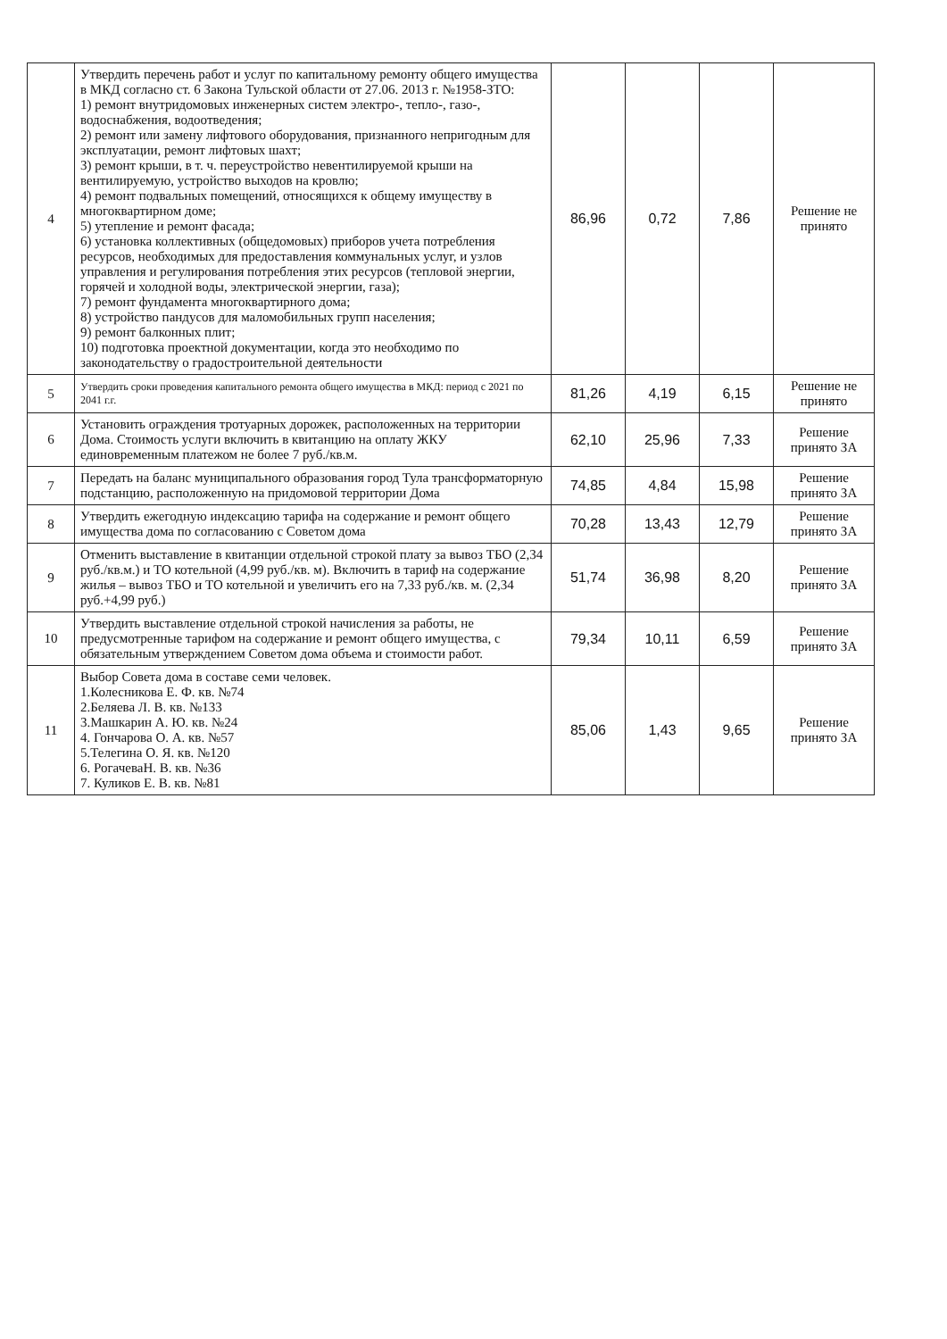| 4 | Утвердить перечень работ и услуг по капитальному ремонту общего имущества в МКД согласно ст. 6 Закона Тульской области от 27.06. 2013 г. №1958-ЗТО: 1) ремонт внутридомовых инженерных систем электро-, тепло-, газо-, водоснабжения, водоотведения; 2) ремонт или замену лифтового оборудования, признанного непригодным для эксплуатации, ремонт лифтовых шахт; 3) ремонт крыши, в т. ч. переустройство невентилируемой крыши на вентилируемую, устройство выходов на кровлю; 4) ремонт подвальных помещений, относящихся к общему имуществу в многоквартирном доме; 5) утепление и ремонт фасада; 6) установка коллективных (общедомовых) приборов учета потребления ресурсов, необходимых для предоставления коммунальных услуг, и узлов управления и регулирования потребления этих ресурсов (тепловой энергии, горячей и холодной воды, электрической энергии, газа); 7) ремонт фундамента многоквартирного дома; 8) устройство пандусов для маломобильных групп населения; 9) ремонт балконных плит; 10) подготовка проектной документации, когда это необходимо по законодательству о градостроительной деятельности | 86,96 | 0,72 | 7,86 | Решение не принято |
| 5 | Утвердить сроки проведения капитального ремонта общего имущества в МКД: период с 2021 по 2041 г.г. | 81,26 | 4,19 | 6,15 | Решение не принято |
| 6 | Установить ограждения тротуарных дорожек, расположенных на территории Дома. Стоимость услуги включить в квитанцию на оплату ЖКУ единовременным платежом не более 7 руб./кв.м. | 62,10 | 25,96 | 7,33 | Решение принято ЗА |
| 7 | Передать на баланс муниципального образования город Тула трансформаторную подстанцию, расположенную на придомовой территории Дома | 74,85 | 4,84 | 15,98 | Решение принято ЗА |
| 8 | Утвердить ежегодную индексацию тарифа на содержание и ремонт общего имущества дома по согласованию с Советом дома | 70,28 | 13,43 | 12,79 | Решение принято ЗА |
| 9 | Отменить выставление в квитанции отдельной строкой плату за вывоз ТБО (2,34 руб./кв.м.) и ТО котельной (4,99 руб./кв. м). Включить в тариф на содержание жилья – вывоз ТБО и ТО котельной и увеличить его на 7,33 руб./кв. м. (2,34 руб.+4,99 руб.) | 51,74 | 36,98 | 8,20 | Решение принято ЗА |
| 10 | Утвердить выставление отдельной строкой начисления за работы, не предусмотренные тарифом на содержание и ремонт общего имущества, с обязательным утверждением Советом дома объема и стоимости работ. | 79,34 | 10,11 | 6,59 | Решение принято ЗА |
| 11 | Выбор Совета дома в составе семи человек. 1.Колесникова Е. Ф. кв. №74 2.Беляева Л. В. кв. №133 3.Машкарин А. Ю. кв. №24 4. Гончарова О. А. кв. №57 5.Телегина О. Я. кв. №120 6. РогачеваН. В. кв. №36 7. Куликов Е. В. кв. №81 | 85,06 | 1,43 | 9,65 | Решение принято ЗА |